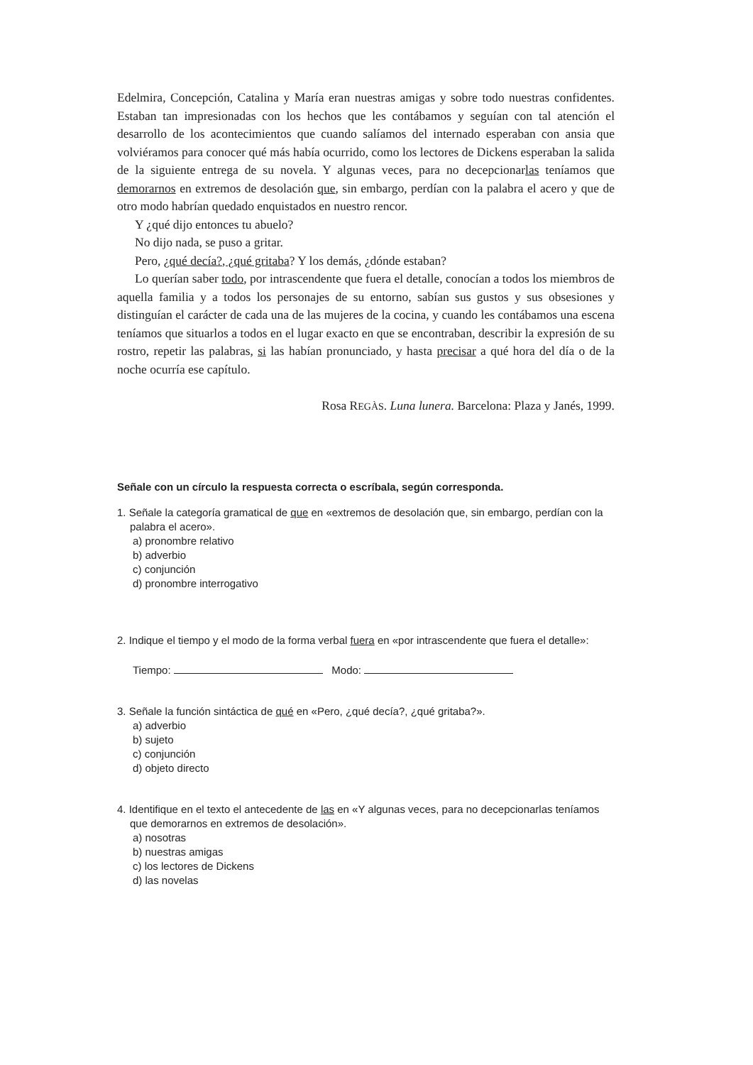Edelmira, Concepción, Catalina y María eran nuestras amigas y sobre todo nuestras confidentes. Estaban tan impresionadas con los hechos que les contábamos y seguían con tal atención el desarrollo de los acontecimientos que cuando salíamos del internado esperaban con ansia que volviéramos para conocer qué más había ocurrido, como los lectores de Dickens esperaban la salida de la siguiente entrega de su novela. Y algunas veces, para no decepcionarlas teníamos que demorarnos en extremos de desolación que, sin embargo, perdían con la palabra el acero y que de otro modo habrían quedado enquistados en nuestro rencor.
Y ¿qué dijo entonces tu abuelo?
No dijo nada, se puso a gritar.
Pero, ¿qué decía?, ¿qué gritaba? Y los demás, ¿dónde estaban?
Lo querían saber todo, por intrascendente que fuera el detalle, conocían a todos los miembros de aquella familia y a todos los personajes de su entorno, sabían sus gustos y sus obsesiones y distinguían el carácter de cada una de las mujeres de la cocina, y cuando les contábamos una escena teníamos que situarlos a todos en el lugar exacto en que se encontraban, describir la expresión de su rostro, repetir las palabras, si las habían pronunciado, y hasta precisar a qué hora del día o de la noche ocurría ese capítulo.
Rosa REGÀS. Luna lunera. Barcelona: Plaza y Janés, 1999.
Señale con un círculo la respuesta correcta o escríbala, según corresponda.
1. Señale la categoría gramatical de que en «extremos de desolación que, sin embargo, perdían con la palabra el acero».
a) pronombre relativo
b) adverbio
c) conjunción
d) pronombre interrogativo
2. Indique el tiempo y el modo de la forma verbal fuera en «por intrascendente que fuera el detalle»:
Tiempo: Modo:
3. Señale la función sintáctica de qué en «Pero, ¿qué decía?, ¿qué gritaba?».
a) adverbio
b) sujeto
c) conjunción
d) objeto directo
4. Identifique en el texto el antecedente de las en «Y algunas veces, para no decepcionarlas teníamos que demorarnos en extremos de desolación».
a) nosotras
b) nuestras amigas
c) los lectores de Dickens
d) las novelas